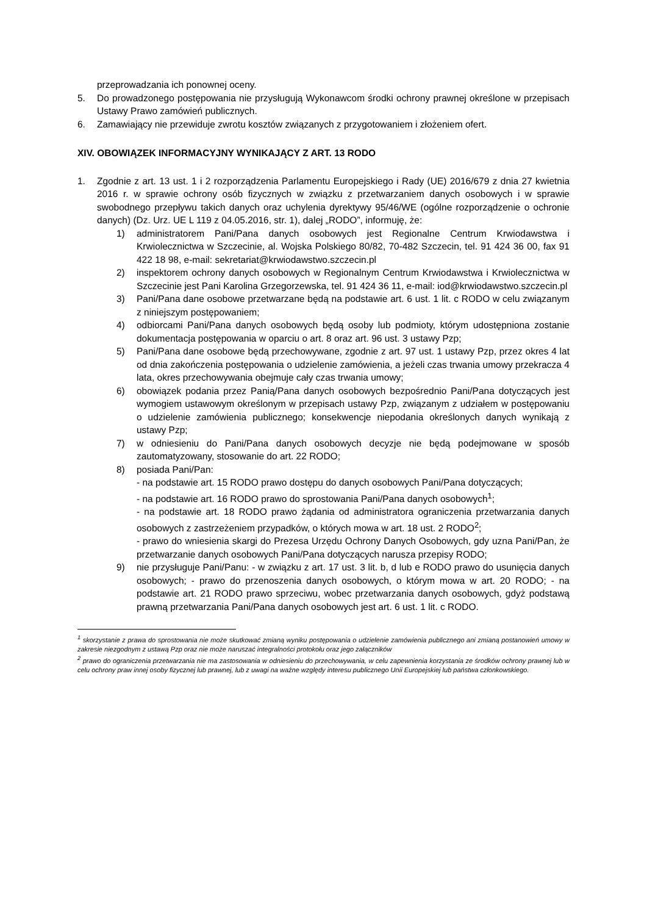przeprowadzania ich ponownej oceny.
5. Do prowadzonego postępowania nie przysługują Wykonawcom środki ochrony prawnej określone w przepisach Ustawy Prawo zamówień publicznych.
6. Zamawiający nie przewiduje zwrotu kosztów związanych z przygotowaniem i złożeniem ofert.
XIV. OBOWIĄZEK INFORMACYJNY WYNIKAJĄCY Z ART. 13 RODO
1. Zgodnie z art. 13 ust. 1 i 2 rozporządzenia Parlamentu Europejskiego i Rady (UE) 2016/679 z dnia 27 kwietnia 2016 r. w sprawie ochrony osób fizycznych w związku z przetwarzaniem danych osobowych i w sprawie swobodnego przepływu takich danych oraz uchylenia dyrektywy 95/46/WE (ogólne rozporządzenie o ochronie danych) (Dz. Urz. UE L 119 z 04.05.2016, str. 1), dalej „RODO”, informuję, że:
1) administratorem Pani/Pana danych osobowych jest Regionalne Centrum Krwiodawstwa i Krwiolecznictwa w Szczecinie, al. Wojska Polskiego 80/82, 70-482 Szczecin, tel. 91 424 36 00, fax 91 422 18 98, e-mail: sekretariat@krwiodawstwo.szczecin.pl
2) inspektorem ochrony danych osobowych w Regionalnym Centrum Krwiodawstwa i Krwiolecznictwa w Szczecinie jest Pani Karolina Grzegorzewska, tel. 91 424 36 11, e-mail: iod@krwiodawstwo.szczecin.pl
3) Pani/Pana dane osobowe przetwarzane będą na podstawie art. 6 ust. 1 lit. c RODO w celu związanym z niniejszym postępowaniem;
4) odbiorcami Pani/Pana danych osobowych będą osoby lub podmioty, którym udostępniona zostanie dokumentacja postępowania w oparciu o art. 8 oraz art. 96 ust. 3 ustawy Pzp;
5) Pani/Pana dane osobowe będą przechowywane, zgodnie z art. 97 ust. 1 ustawy Pzp, przez okres 4 lat od dnia zakończenia postępowania o udzielenie zamówienia, a jeżeli czas trwania umowy przekracza 4 lata, okres przechowywania obejmuje cały czas trwania umowy;
6) obowiązek podania przez Panią/Pana danych osobowych bezpośrednio Pani/Pana dotyczących jest wymogiem ustawowym określonym w przepisach ustawy Pzp, związanym z udziałem w postępowaniu o udzielenie zamówienia publicznego; konsekwencje niepodania określonych danych wynikają z ustawy Pzp;
7) w odniesieniu do Pani/Pana danych osobowych decyzje nie będą podejmowane w sposób zautomatyzowany, stosowanie do art. 22 RODO;
8) posiada Pani/Pan:
- na podstawie art. 15 RODO prawo dostępu do danych osobowych Pani/Pana dotyczących;
- na podstawie art. 16 RODO prawo do sprostowania Pani/Pana danych osobowych<sup>1</sup>;
- na podstawie art. 18 RODO prawo żądania od administratora ograniczenia przetwarzania danych osobowych z zastrzeżeniem przypadków, o których mowa w art. 18 ust. 2 RODO<sup>2</sup>;
- prawo do wniesienia skargi do Prezesa Urzędu Ochrony Danych Osobowych, gdy uzna Pani/Pan, że przetwarzanie danych osobowych Pani/Pana dotyczących narusza przepisy RODO;
9) nie przysługuje Pani/Panu: - w związku z art. 17 ust. 3 lit. b, d lub e RODO prawo do usunięcia danych osobowych; - prawo do przenoszenia danych osobowych, o którym mowa w art. 20 RODO; - na podstawie art. 21 RODO prawo sprzeciwu, wobec przetwarzania danych osobowych, gdyż podstawą prawną przetwarzania Pani/Pana danych osobowych jest art. 6 ust. 1 lit. c RODO.
<sup>1</sup> skorzystanie z prawa do sprostowania nie może skutkować zmianą wyniku postępowania o udzielenie zamówienia publicznego ani zmianą postanowień umowy w zakresie niezgodnym z ustawą Pzp oraz nie może naruszać integralności protokołu oraz jego załączników
<sup>2</sup> prawo do ograniczenia przetwarzania nie ma zastosowania w odniesieniu do przechowywania, w celu zapewnienia korzystania ze środków ochrony prawnej lub w celu ochrony praw innej osoby fizycznej lub prawnej, lub z uwagi na ważne względy interesu publicznego Unii Europejskiej lub państwa członkowskiego.